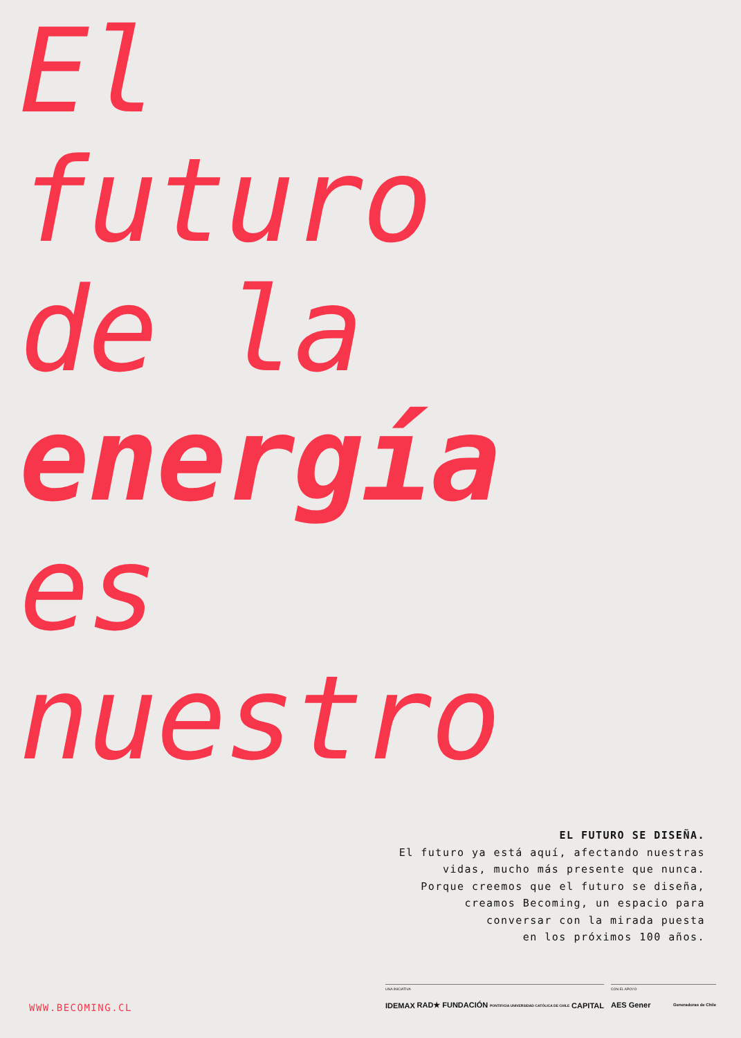El
futuro
de la
energía
es
nuestro
EL FUTURO SE DISEÑA.
El futuro ya está aquí, afectando nuestras
vidas, mucho más presente que nunca.
Porque creemos que el futuro se diseña,
creamos Becoming, un espacio para
conversar con la mirada puesta
en los próximos 100 años.
WWW.BECOMING.CL
UNA INICIATIVA
IDEMAX RAD★ FUNDACIÓN PONTIFICIA UNIVERSIDAD CATÓLICA DE CHILE CAPITAL
CON EL APOYO
AES Gener Generadoras de Chile